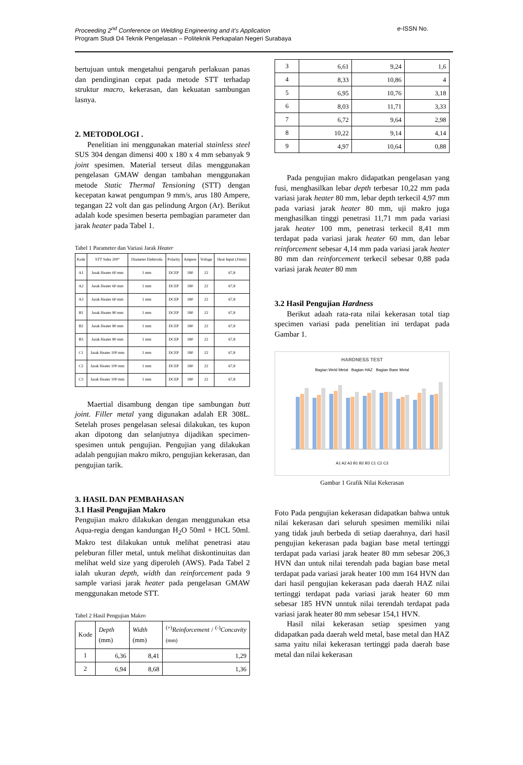Proceeding 2<sup>nd</sup> Conference on Welding Engineering and it’s Application e-ISSN No.
Program Studi D4 Teknik Pengelasan – Politeknik Perkapalan Negeri Surabaya
bertujuan untuk mengetahui pengaruh perlakuan panas dan pendinginan cepat pada metode STT terhadap struktur macro, kekerasan, dan kekuatan sambungan lasnya.
2. METODOLOGI .
Penelitian ini menggunakan material stainless steel SUS 304 dengan dimensi 400 x 180 x 4 mm sebanyak 9 joint spesimen. Material terseut dilas menggunakan pengelasan GMAW dengan tambahan menggunakan metode Static Thermal Tensioning (STT) dengan kecepatan kawat pengumpan 9 mm/s, arus 180 Ampere, tegangan 22 volt dan gas pelindung Argon (Ar). Berikut adalah kode spesimen beserta pembagian parameter dan jarak heater pada Tabel 1.
Tabel 1 Parameter dan Variasi Jarak Heater
| Kode | STT Suhu 200° | Diameter Elektroda | Polarity | Ampere | Voltage | Heat Input (J/mm) |
| --- | --- | --- | --- | --- | --- | --- |
| A1 | Jarak Heater 60 mm | 1 mm | DCEP | 180 | 22 | 67,8 |
| A2 | Jarak Heater 60 mm | 1 mm | DCEP | 180 | 22 | 67,8 |
| A3 | Jarak Heater 60 mm | 1 mm | DCEP | 180 | 22 | 67,8 |
| B1 | Jarak Heater 80 mm | 1 mm | DCEP | 180 | 22 | 67,8 |
| B2 | Jarak Heater 80 mm | 1 mm | DCEP | 180 | 22 | 67,8 |
| B3 | Jarak Heater 80 mm | 1 mm | DCEP | 180 | 22 | 67,8 |
| C1 | Jarak Heater 100 mm | 1 mm | DCEP | 180 | 22 | 67,8 |
| C2 | Jarak Heater 100 mm | 1 mm | DCEP | 180 | 22 | 67,8 |
| C3 | Jarak Heater 100 mm | 1 mm | DCEP | 180 | 22 | 67,8 |
Maertial disambung dengan tipe sambungan butt joint. Filler metal yang digunakan adalah ER 308L. Setelah proses pengelasan selesai dilakukan, tes kupon akan dipotong dan selanjutnya dijadikan specimen-spesimen untuk pengujian. Pengujian yang dilakukan adalah pengujian makro mikro, pengujian kekerasan, dan pengujian tarik.
3. HASIL DAN PEMBAHASAN
3.1 Hasil Pengujian Makro
Pengujian makro dilakukan dengan menggunakan etsa Aqua-regia dengan kandungan H<sub>2</sub>O 50ml + HCL 50ml. Makro test dilakukan untuk melihat penetrasi atau peleburan filler metal, untuk melihat diskontinuitas dan melihat weld size yang diperoleh (AWS). Pada Tabel 2 ialah ukuran depth, width dan reinforcement pada 9 sample variasi jarak heater pada pengelasan GMAW menggunakan metode STT.
Tabel 2 Hasil Pengujian Makro
| Kode | Depth (mm) | Width (mm) | <sup>(+)</sup> Reinforcement / <sup>(-)</sup> Concavity <sup>(mm)</sup> |
| --- | --- | --- | --- |
| 1 | 6,36 | 8,41 | 1,29 |
| 2 | 6,94 | 8,68 | 1,36 |
| 3 | 6,61 | 9,24 | 1,6 |
| 4 | 8,33 | 10,86 | 4 |
| 5 | 6,95 | 10,76 | 3,18 |
| 6 | 8,03 | 11,71 | 3,33 |
| 7 | 6,72 | 9,64 | 2,98 |
| 8 | 10,22 | 9,14 | 4,14 |
| 9 | 4,97 | 10,64 | 0,88 |
Pada pengujian makro didapatkan pengelasan yang fusi, menghasilkan lebar depth terbesar 10,22 mm pada variasi jarak heater 80 mm, lebar depth terkecil 4,97 mm pada variasi jarak heater 80 mm, uji makro juga menghasilkan tinggi penetrasi 11,71 mm pada variasi jarak heater 100 mm, penetrasi terkecil 8,41 mm terdapat pada variasi jarak heater 60 mm, dan lebar reinforcement sebesar 4,14 mm pada variasi jarak heater 80 mm dan reinforcement terkecil sebesar 0,88 pada variasi jarak heater 80 mm
3.2 Hasil Pengujian Hardness
Berikut adaah rata-rata nilai kekerasan total tiap specimen variasi pada penelitian ini terdapat pada Gambar 1.
HARDNESS TEST
Bagian Weld Metal Bagian HAZ Bagian Base Metal
A1 A2 A3 B1 B2 B3 C1 C2 C3
Gambar 1 Grafik Nilai Kekerasan
Foto Pada pengujian kekerasan didapatkan bahwa untuk nilai kekerasan dari seluruh spesimen memiliki nilai yang tidak jauh berbeda di setiap daerahnya, dari hasil pengujian kekerasan pada bagian base metal tertinggi terdapat pada variasi jarak heater 80 mm sebesar 206,3 HVN dan untuk nilai terendah pada bagian base metal terdapat pada variasi jarak heater 100 mm 164 HVN dan dari hasil pengujian kekerasan pada daerah HAZ nilai tertinggi terdapat pada variasi jarak heater 60 mm sebesar 185 HVN unntuk nilai terendah terdapat pada variasi jarak heater 80 mm sebesar 154,1 HVN.
Hasil nilai kekerasan setiap spesimen yang didapatkan pada daerah weld metal, base metal dan HAZ sama yaitu nilai kekerasan tertinggi pada daerah base metal dan nilai kekerasan